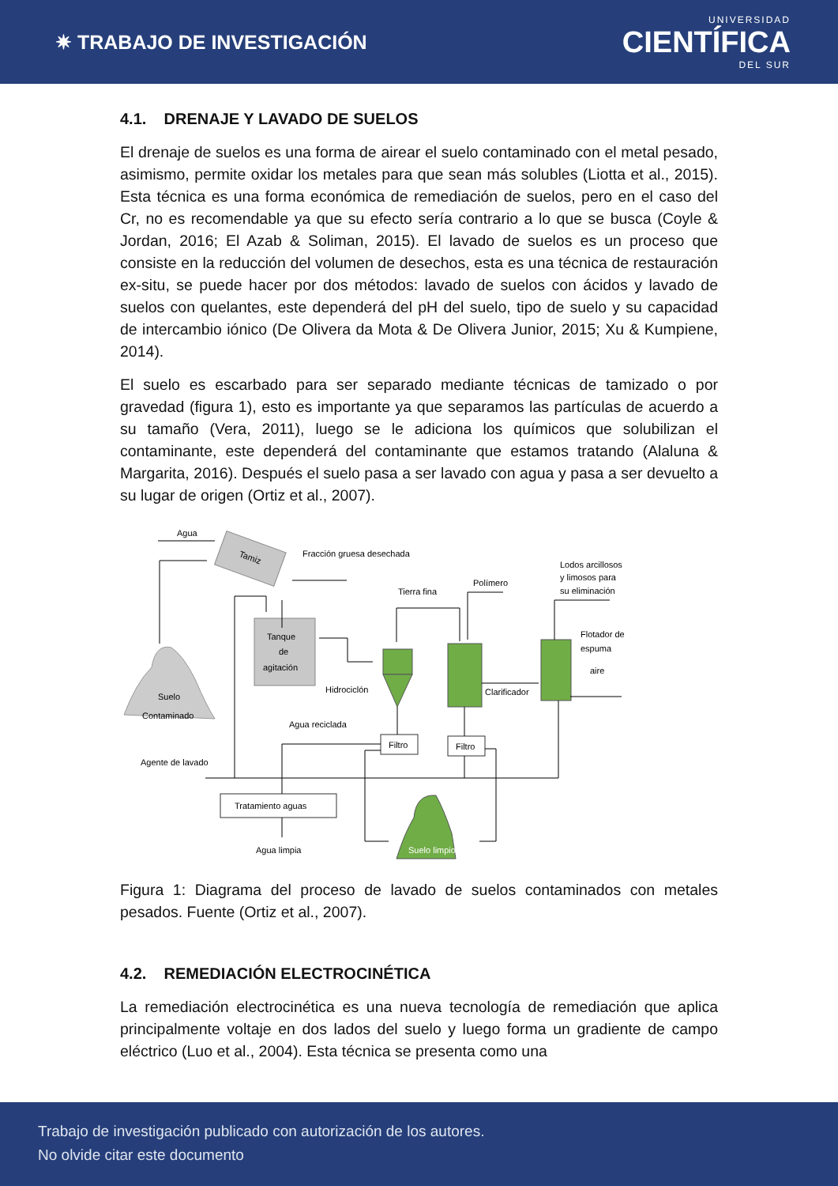✷ TRABAJO DE INVESTIGACIÓN
UNIVERSIDAD
CIENTÍFICA
DEL SUR
4.1. DRENAJE Y LAVADO DE SUELOS
El drenaje de suelos es una forma de airear el suelo contaminado con el metal pesado, asimismo, permite oxidar los metales para que sean más solubles (Liotta et al., 2015). Esta técnica es una forma económica de remediación de suelos, pero en el caso del Cr, no es recomendable ya que su efecto sería contrario a lo que se busca (Coyle & Jordan, 2016; El Azab & Soliman, 2015). El lavado de suelos es un proceso que consiste en la reducción del volumen de desechos, esta es una técnica de restauración ex-situ, se puede hacer por dos métodos: lavado de suelos con ácidos y lavado de suelos con quelantes, este dependerá del pH del suelo, tipo de suelo y su capacidad de intercambio iónico (De Olivera da Mota & De Olivera Junior, 2015; Xu & Kumpiene, 2014).
El suelo es escarbado para ser separado mediante técnicas de tamizado o por gravedad (figura 1), esto es importante ya que separamos las partículas de acuerdo a su tamaño (Vera, 2011), luego se le adiciona los químicos que solubilizan el contaminante, este dependerá del contaminante que estamos tratando (Alaluna & Margarita, 2016). Después el suelo pasa a ser lavado con agua y pasa a ser devuelto a su lugar de origen (Ortiz et al., 2007).
Tamiz
Agua
Fracción gruesa desechada
Tanque
de
agitación
Suelo
Contaminado
Hidrociclón
Clarificador
Tierra fina
Polímero
Lodos arcillosos
y limosos para
su eliminación
Flotador de
espuma
aire
Filtro
Filtro
Agua reciclada
Agente de lavado
Tratamiento aguas
Agua limpia
Suelo limpio
Figura 1: Diagrama del proceso de lavado de suelos contaminados con metales pesados. Fuente (Ortiz et al., 2007).
4.2. REMEDIACIÓN ELECTROCINÉTICA
La remediación electrocinética es una nueva tecnología de remediación que aplica principalmente voltaje en dos lados del suelo y luego forma un gradiente de campo eléctrico (Luo et al., 2004). Esta técnica se presenta como una
Trabajo de investigación publicado con autorización de los autores.
No olvide citar este documento